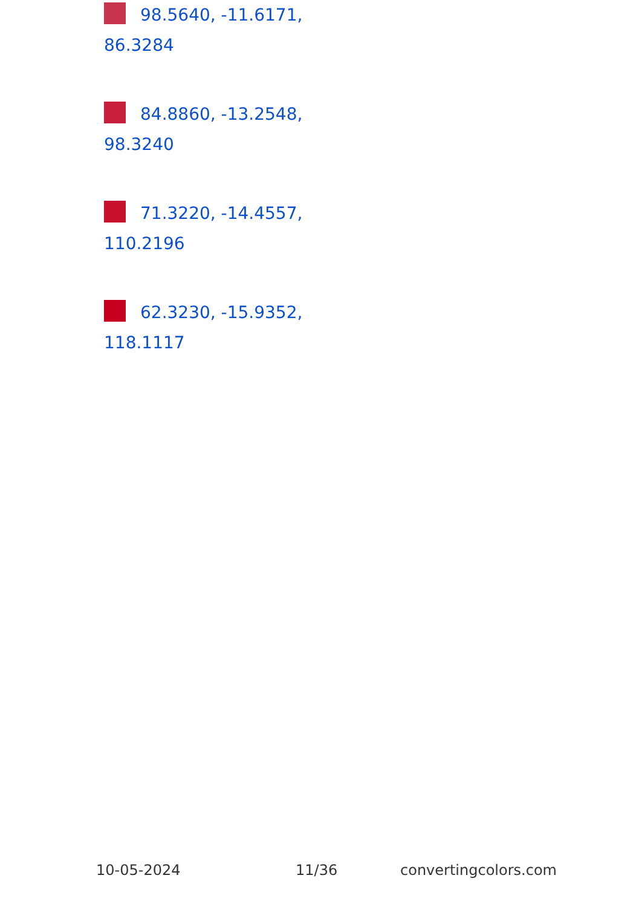98.5640, -11.6171, 86.3284
84.8860, -13.2548, 98.3240
71.3220, -14.4557, 110.2196
62.3230, -15.9352, 118.1117
10-05-2024 11/36 convertingcolors.com